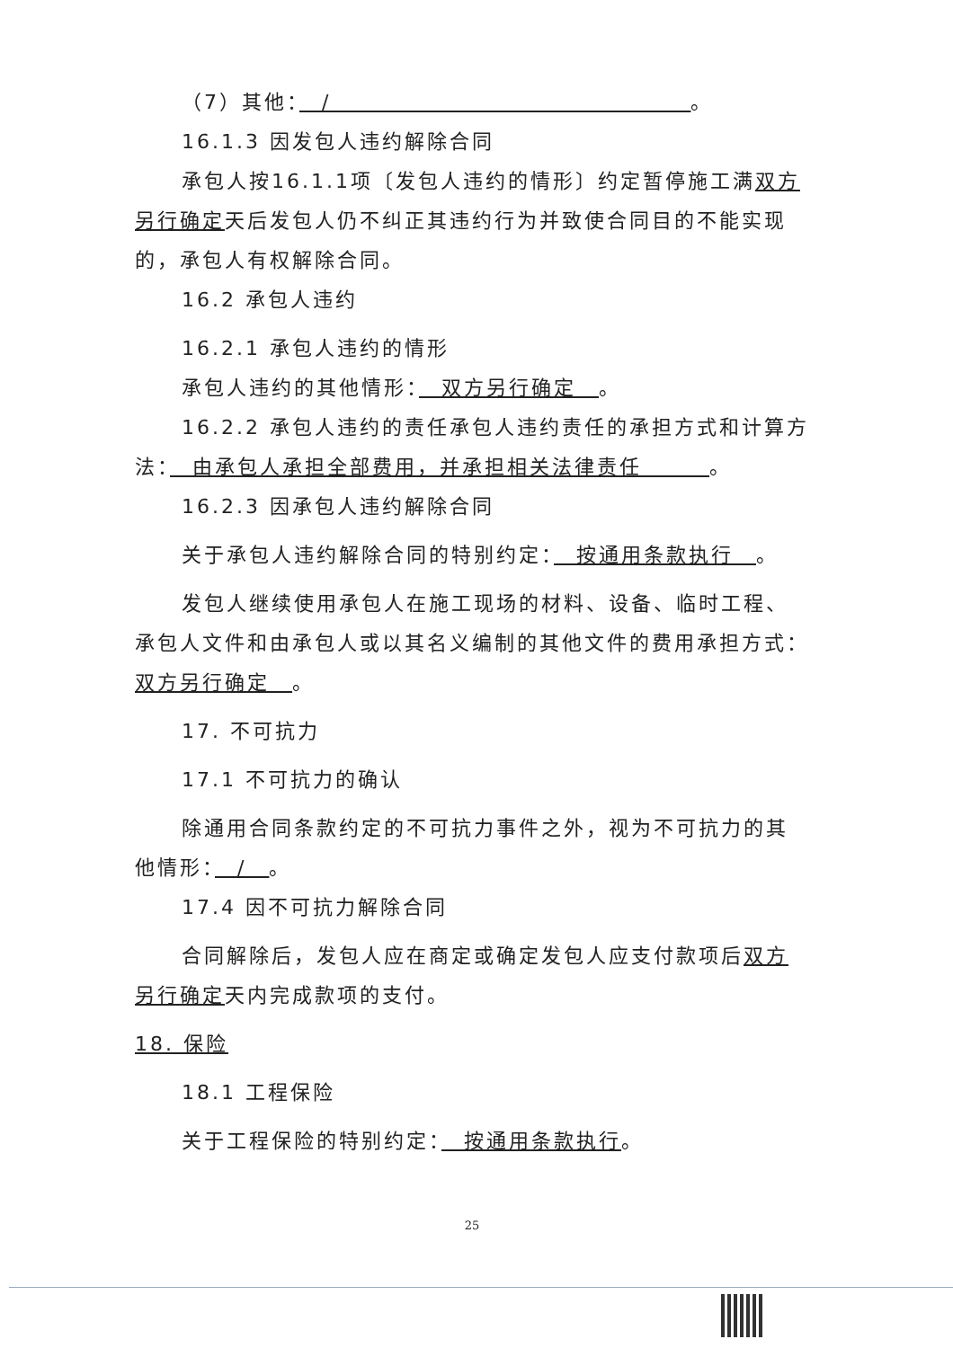（7）其他：　/　　　　　　　　　　　　　　　　。
16.1.3 因发包人违约解除合同
承包人按16.1.1项〔发包人违约的情形〕约定暂停施工满双方另行确定天后发包人仍不纠正其违约行为并致使合同目的不能实现的，承包人有权解除合同。
16.2 承包人违约
16.2.1 承包人违约的情形
承包人违约的其他情形：　双方另行确定　。
16.2.2 承包人违约的责任承包人违约责任的承担方式和计算方法：　由承包人承担全部费用，并承担相关法律责任　　　。
16.2.3 因承包人违约解除合同
关于承包人违约解除合同的特别约定：　按通用条款执行　。
发包人继续使用承包人在施工现场的材料、设备、临时工程、承包人文件和由承包人或以其名义编制的其他文件的费用承担方式：双方另行确定　。
17. 不可抗力
17.1 不可抗力的确认
除通用合同条款约定的不可抗力事件之外，视为不可抗力的其他情形：　/　。
17.4 因不可抗力解除合同
合同解除后，发包人应在商定或确定发包人应支付款项后双方另行确定天内完成款项的支付。
18. 保险
18.1 工程保险
关于工程保险的特别约定：　按通用条款执行。
25